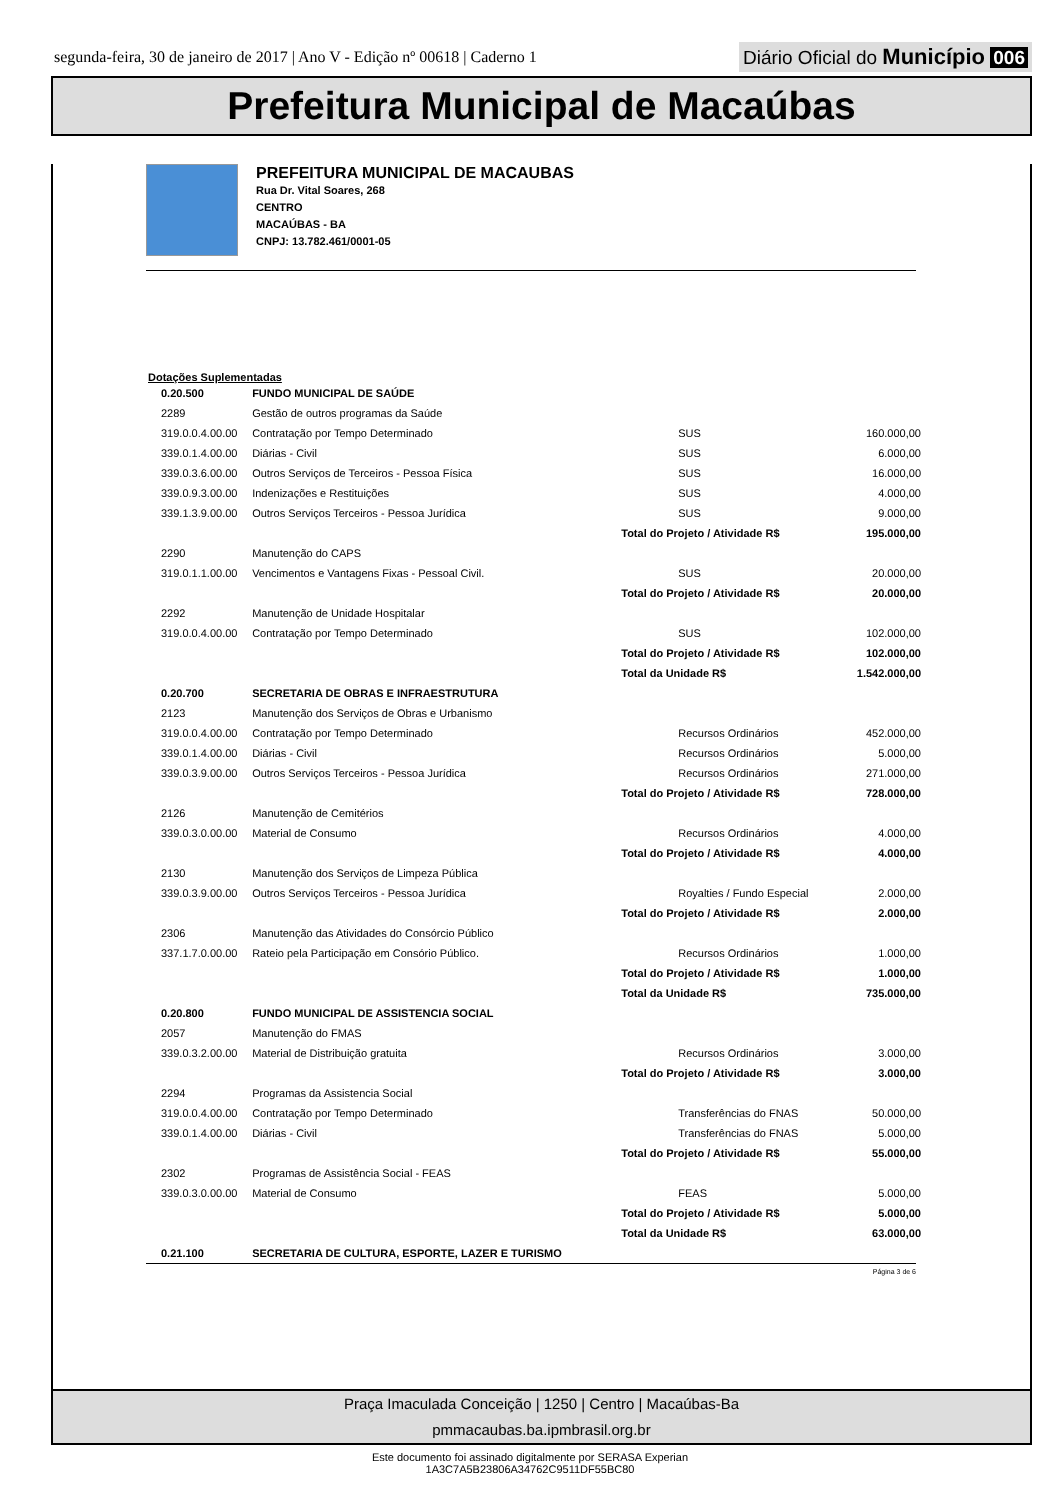segunda-feira, 30 de janeiro de 2017 | Ano V - Edição nº 00618 | Caderno 1
Diário Oficial do Município 006
Prefeitura Municipal de Macaúbas
PREFEITURA MUNICIPAL DE MACAUBAS
Rua Dr. Vital Soares, 268
CENTRO
MACAÚBAS - BA
CNPJ: 13.782.461/0001-05
Dotações Suplementadas
| 0.20.500 | FUNDO MUNICIPAL DE SAÚDE | | |
| 2289 | Gestão de outros programas da Saúde | | |
| 319.0.0.4.00.00 | Contratação por Tempo Determinado | SUS | 160.000,00 |
| 339.0.1.4.00.00 | Diárias - Civil | SUS | 6.000,00 |
| 339.0.3.6.00.00 | Outros Serviços de Terceiros - Pessoa Física | SUS | 16.000,00 |
| 339.0.9.3.00.00 | Indenizações e Restituições | SUS | 4.000,00 |
| 339.1.3.9.00.00 | Outros Serviços Terceiros - Pessoa Jurídica | SUS | 9.000,00 |
| | | Total do Projeto / Atividade R$ | 195.000,00 |
| 2290 | Manutenção do CAPS | | |
| 319.0.1.1.00.00 | Vencimentos e Vantagens Fixas - Pessoal Civil. | SUS | 20.000,00 |
| | | Total do Projeto / Atividade R$ | 20.000,00 |
| 2292 | Manutenção de Unidade Hospitalar | | |
| 319.0.0.4.00.00 | Contratação por Tempo Determinado | SUS | 102.000,00 |
| | | Total do Projeto / Atividade R$ | 102.000,00 |
| | | Total da Unidade R$ | 1.542.000,00 |
| 0.20.700 | SECRETARIA DE OBRAS E INFRAESTRUTURA | | |
| 2123 | Manutenção dos Serviços de Obras e Urbanismo | | |
| 319.0.0.4.00.00 | Contratação por Tempo Determinado | Recursos Ordinários | 452.000,00 |
| 339.0.1.4.00.00 | Diárias - Civil | Recursos Ordinários | 5.000,00 |
| 339.0.3.9.00.00 | Outros Serviços Terceiros - Pessoa Jurídica | Recursos Ordinários | 271.000,00 |
| | | Total do Projeto / Atividade R$ | 728.000,00 |
| 2126 | Manutenção de Cemitérios | | |
| 339.0.3.0.00.00 | Material de Consumo | Recursos Ordinários | 4.000,00 |
| | | Total do Projeto / Atividade R$ | 4.000,00 |
| 2130 | Manutenção dos Serviços de Limpeza Pública | | |
| 339.0.3.9.00.00 | Outros Serviços Terceiros - Pessoa Jurídica | Royalties / Fundo Especial | 2.000,00 |
| | | Total do Projeto / Atividade R$ | 2.000,00 |
| 2306 | Manutenção das Atividades do Consórcio Público | | |
| 337.1.7.0.00.00 | Rateio pela Participação em Consório Público. | Recursos Ordinários | 1.000,00 |
| | | Total do Projeto / Atividade R$ | 1.000,00 |
| | | Total da Unidade R$ | 735.000,00 |
| 0.20.800 | FUNDO MUNICIPAL DE ASSISTENCIA SOCIAL | | |
| 2057 | Manutenção do FMAS | | |
| 339.0.3.2.00.00 | Material de Distribuição gratuita | Recursos Ordinários | 3.000,00 |
| | | Total do Projeto / Atividade R$ | 3.000,00 |
| 2294 | Programas da Assistencia Social | | |
| 319.0.0.4.00.00 | Contratação por Tempo Determinado | Transferências do FNAS | 50.000,00 |
| 339.0.1.4.00.00 | Diárias - Civil | Transferências do FNAS | 5.000,00 |
| | | Total do Projeto / Atividade R$ | 55.000,00 |
| 2302 | Programas de Assistência Social - FEAS | | |
| 339.0.3.0.00.00 | Material de Consumo | FEAS | 5.000,00 |
| | | Total do Projeto / Atividade R$ | 5.000,00 |
| | | Total da Unidade R$ | 63.000,00 |
| 0.21.100 | SECRETARIA DE CULTURA, ESPORTE, LAZER E TURISMO | | |
Página 3 de 6
Praça Imaculada Conceição | 1250 | Centro | Macaúbas-Ba
pmmacaubas.ba.ipmbrasil.org.br
Este documento foi assinado digitalmente por SERASA Experian
1A3C7A5B23806A34762C9511DF55BC80